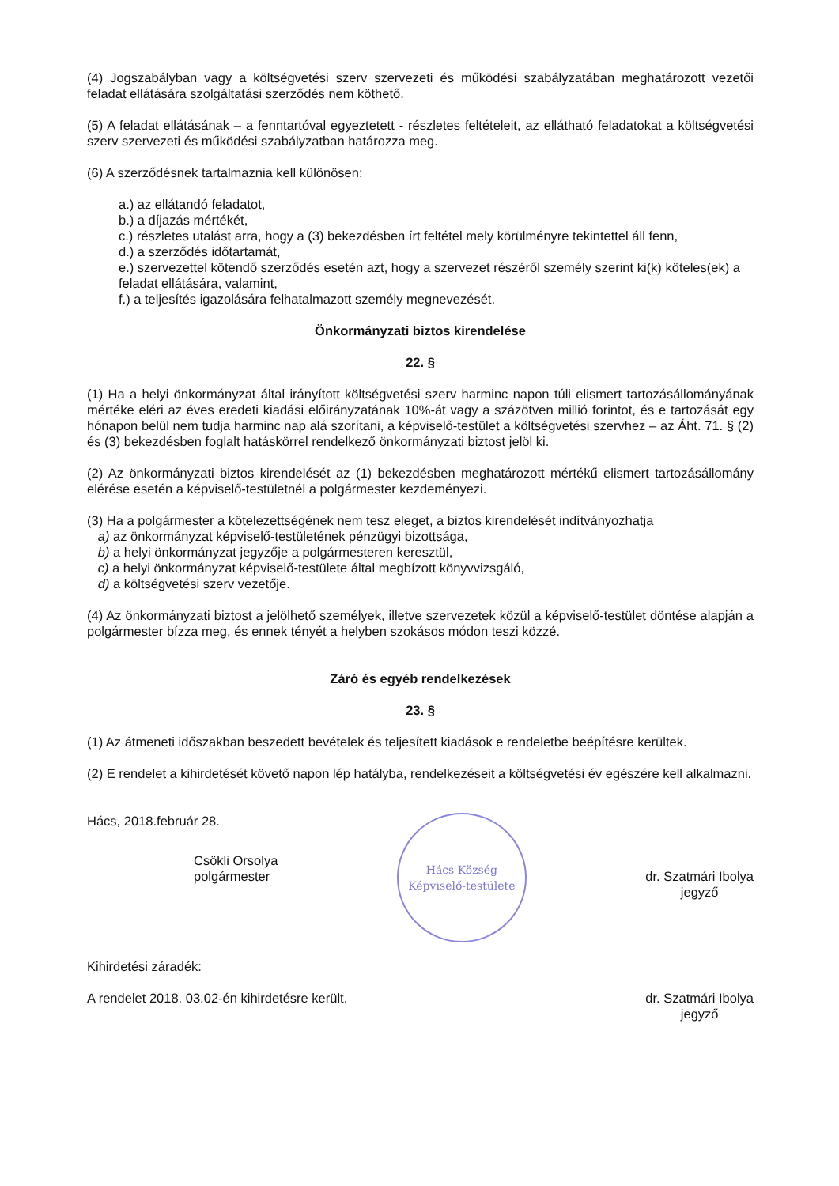(4) Jogszabályban vagy a költségvetési szerv szervezeti és működési szabályzatában meghatározott vezetői feladat ellátására szolgáltatási szerződés nem köthető.
(5) A feladat ellátásának – a fenntartóval egyeztetett - részletes feltételeit, az ellátható feladatokat a költségvetési szerv szervezeti és működési szabályzatban határozza meg.
(6) A szerződésnek tartalmaznia kell különösen:
a.) az ellátandó feladatot,
b.) a díjazás mértékét,
c.) részletes utalást arra, hogy a (3) bekezdésben írt feltétel mely körülményre tekintettel áll fenn,
d.) a szerződés időtartamát,
e.) szervezettel kötendő szerződés esetén azt, hogy a szervezet részéről személy szerint ki(k) köteles(ek) a feladat ellátására, valamint,
f.) a teljesítés igazolására felhatalmazott személy megnevezését.
Önkormányzati biztos kirendelése
22. §
(1) Ha a helyi önkormányzat által irányított költségvetési szerv harminc napon túli elismert tartozásállományának mértéke eléri az éves eredeti kiadási előirányzatának 10%-át vagy a százötven millió forintot, és e tartozását egy hónapon belül nem tudja harminc nap alá szorítani, a képviselő-testület a költségvetési szervhez – az Áht. 71. § (2) és (3) bekezdésben foglalt hatáskörrel rendelkező önkormányzati biztost jelöl ki.
(2) Az önkormányzati biztos kirendelését az (1) bekezdésben meghatározott mértékű elismert tartozásállomány elérése esetén a képviselő-testületnél a polgármester kezdeményezi.
(3) Ha a polgármester a kötelezettségének nem tesz eleget, a biztos kirendelését indítványozhatja
a) az önkormányzat képviselő-testületének pénzügyi bizottsága,
b) a helyi önkormányzat jegyzője a polgármesteren keresztül,
c) a helyi önkormányzat képviselő-testülete által megbízott könyvvizsgáló,
d) a költségvetési szerv vezetője.
(4) Az önkormányzati biztost a jelölhető személyek, illetve szervezetek közül a képviselő-testület döntése alapján a polgármester bízza meg, és ennek tényét a helyben szokásos módon teszi közzé.
Záró és egyéb rendelkezések
23. §
(1) Az átmeneti időszakban beszedett bevételek és teljesített kiadások e rendeletbe beépítésre kerültek.
(2) E rendelet a kihirdetését követő napon lép hatályba, rendelkezéseit a költségvetési év egészére kell alkalmazni.
Hács, 2018.február 28.
Csökli Orsolya
polgármester
Hács Község
Képviselő-testülete
dr. Szatmári Ibolya
jegyző
Kihirdetési záradék:
A rendelet 2018. 03.02-én kihirdetésre került.
dr. Szatmári Ibolya
jegyző